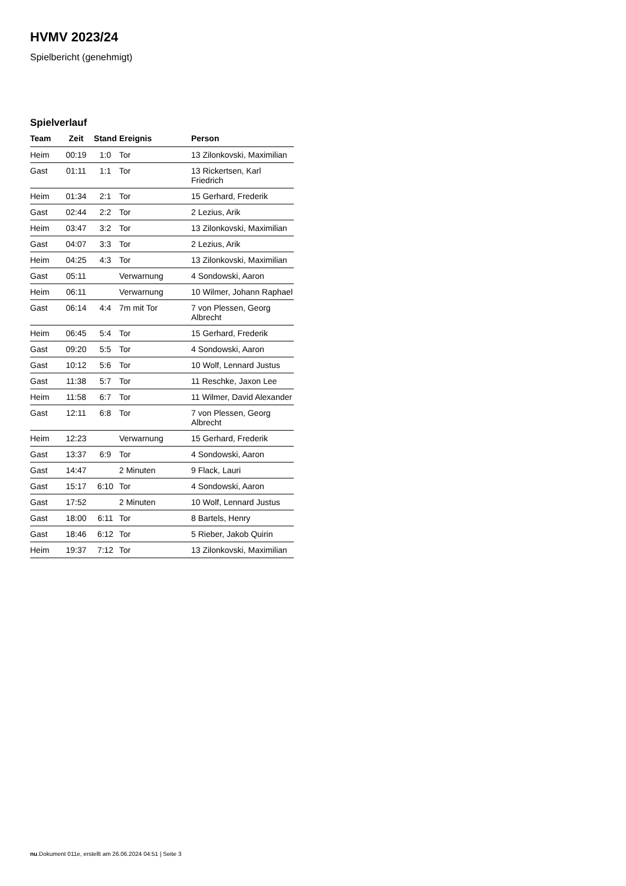HVMV 2023/24
Spielbericht (genehmigt)
Spielverlauf
| Team | Zeit | Stand | Ereignis | Person |
| --- | --- | --- | --- | --- |
| Heim | 00:19 | 1:0 | Tor | 13 Zilonkovski, Maximilian |
| Gast | 01:11 | 1:1 | Tor | 13 Rickertsen, Karl Friedrich |
| Heim | 01:34 | 2:1 | Tor | 15 Gerhard, Frederik |
| Gast | 02:44 | 2:2 | Tor | 2 Lezius, Arik |
| Heim | 03:47 | 3:2 | Tor | 13 Zilonkovski, Maximilian |
| Gast | 04:07 | 3:3 | Tor | 2 Lezius, Arik |
| Heim | 04:25 | 4:3 | Tor | 13 Zilonkovski, Maximilian |
| Gast | 05:11 | | Verwarnung | 4 Sondowski, Aaron |
| Heim | 06:11 | | Verwarnung | 10 Wilmer, Johann Raphael |
| Gast | 06:14 | 4:4 | 7m mit Tor | 7 von Plessen, Georg Albrecht |
| Heim | 06:45 | 5:4 | Tor | 15 Gerhard, Frederik |
| Gast | 09:20 | 5:5 | Tor | 4 Sondowski, Aaron |
| Gast | 10:12 | 5:6 | Tor | 10 Wolf, Lennard Justus |
| Gast | 11:38 | 5:7 | Tor | 11 Reschke, Jaxon Lee |
| Heim | 11:58 | 6:7 | Tor | 11 Wilmer, David Alexander |
| Gast | 12:11 | 6:8 | Tor | 7 von Plessen, Georg Albrecht |
| Heim | 12:23 | | Verwarnung | 15 Gerhard, Frederik |
| Gast | 13:37 | 6:9 | Tor | 4 Sondowski, Aaron |
| Gast | 14:47 | | 2 Minuten | 9 Flack, Lauri |
| Gast | 15:17 | 6:10 | Tor | 4 Sondowski, Aaron |
| Gast | 17:52 | | 2 Minuten | 10 Wolf, Lennard Justus |
| Gast | 18:00 | 6:11 | Tor | 8 Bartels, Henry |
| Gast | 18:46 | 6:12 | Tor | 5 Rieber, Jakob Quirin |
| Heim | 19:37 | 7:12 | Tor | 13 Zilonkovski, Maximilian |
nu.Dokument 011e, erstellt am 26.06.2024 04:51 | Seite 3